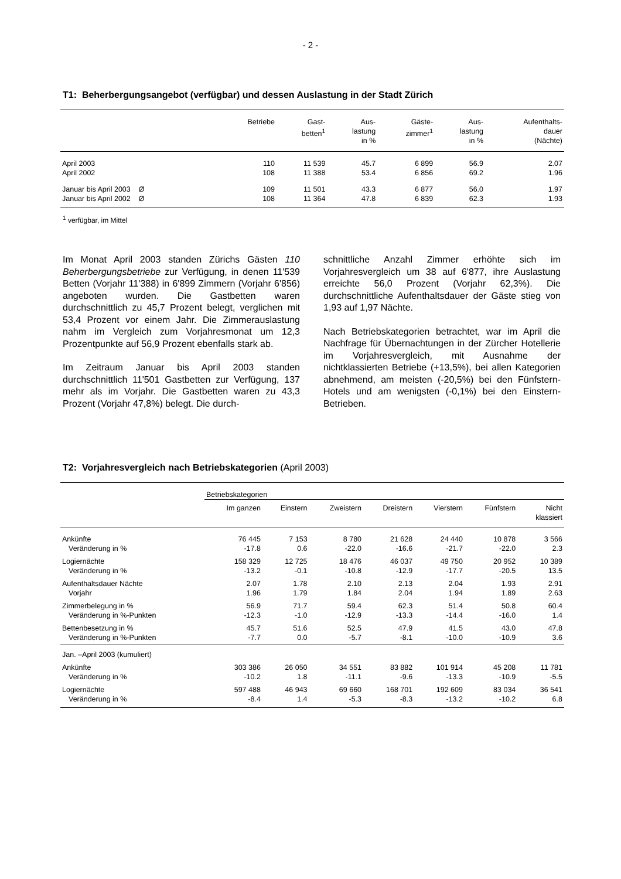- 2 -
T1: Beherbergungsangebot (verfügbar) und dessen Auslastung in der Stadt Zürich
| | Betriebe | Gast- betten<sup>1</sup> | Aus- lastung in % | Gäste- zimmer<sup>1</sup> | Aus- lastung in % | Aufenthalts- dauer (Nächte) |
| --- | --- | --- | --- | --- | --- | --- |
| April 2003 | 110 | 11 539 | 45.7 | 6 899 | 56.9 | 2.07 |
| April 2002 | 108 | 11 388 | 53.4 | 6 856 | 69.2 | 1.96 |
| Januar bis April 2003 Ø | 109 | 11 501 | 43.3 | 6 877 | 56.0 | 1.97 |
| Januar bis April 2002 Ø | 108 | 11 364 | 47.8 | 6 839 | 62.3 | 1.93 |
<sup>1</sup> verfügbar, im Mittel
Im Monat April 2003 standen Zürichs Gästen 110 Beherbergungsbetriebe zur Verfügung, in denen 11'539 Betten (Vorjahr 11'388) in 6'899 Zimmern (Vorjahr 6'856) angeboten wurden. Die Gastbetten waren durchschnittlich zu 45,7 Prozent belegt, verglichen mit 53,4 Prozent vor einem Jahr. Die Zimmerauslastung nahm im Vergleich zum Vorjahresmonat um 12,3 Prozentpunkte auf 56,9 Prozent ebenfalls stark ab.
Im Zeitraum Januar bis April 2003 standen durchschnittlich 11'501 Gastbetten zur Verfügung, 137 mehr als im Vorjahr. Die Gastbetten waren zu 43,3 Prozent (Vorjahr 47,8%) belegt. Die durch-
schnittliche Anzahl Zimmer erhöhte sich im Vorjahresvergleich um 38 auf 6'877, ihre Auslastung erreichte 56,0 Prozent (Vorjahr 62,3%). Die durchschnittliche Aufenthaltsdauer der Gäste stieg von 1,93 auf 1,97 Nächte.
Nach Betriebskategorien betrachtet, war im April die Nachfrage für Übernachtungen in der Zürcher Hotellerie im Vorjahresvergleich, mit Ausnahme der nichtklassierten Betriebe (+13,5%), bei allen Kategorien abnehmend, am meisten (-20,5%) bei den Fünfstern-Hotels und am wenigsten (-0,1%) bei den Einstern-Betrieben.
T2: Vorjahresvergleich nach Betriebskategorien (April 2003)
| | Betriebskategorien | | | | | | |
| --- | --- | --- | --- | --- | --- | --- | --- |
| | Im ganzen | Einstern | Zweistern | Dreistern | Vierstern | Fünfstern | Nicht klassiert |
| Ankünfte | 76 445 | 7 153 | 8 780 | 21 628 | 24 440 | 10 878 | 3 566 |
| Veränderung in % | -17.8 | 0.6 | -22.0 | -16.6 | -21.7 | -22.0 | 2.3 |
| Logiernächte | 158 329 | 12 725 | 18 476 | 46 037 | 49 750 | 20 952 | 10 389 |
| Veränderung in % | -13.2 | -0.1 | -10.8 | -12.9 | -17.7 | -20.5 | 13.5 |
| Aufenthaltsdauer Nächte | 2.07 | 1.78 | 2.10 | 2.13 | 2.04 | 1.93 | 2.91 |
| Vorjahr | 1.96 | 1.79 | 1.84 | 2.04 | 1.94 | 1.89 | 2.63 |
| Zimmerbelegung in % | 56.9 | 71.7 | 59.4 | 62.3 | 51.4 | 50.8 | 60.4 |
| Veränderung in %-Punkten | -12.3 | -1.0 | -12.9 | -13.3 | -14.4 | -16.0 | 1.4 |
| Bettenbesetzung in % | 45.7 | 51.6 | 52.5 | 47.9 | 41.5 | 43.0 | 47.8 |
| Veränderung in %-Punkten | -7.7 | 0.0 | -5.7 | -8.1 | -10.0 | -10.9 | 3.6 |
| Jan. –April 2003 (kumuliert) | | | | | | | |
| Ankünfte | 303 386 | 26 050 | 34 551 | 83 882 | 101 914 | 45 208 | 11 781 |
| Veränderung in % | -10.2 | 1.8 | -11.1 | -9.6 | -13.3 | -10.9 | -5.5 |
| Logiernächte | 597 488 | 46 943 | 69 660 | 168 701 | 192 609 | 83 034 | 36 541 |
| Veränderung in % | -8.4 | 1.4 | -5.3 | -8.3 | -13.2 | -10.2 | 6.8 |